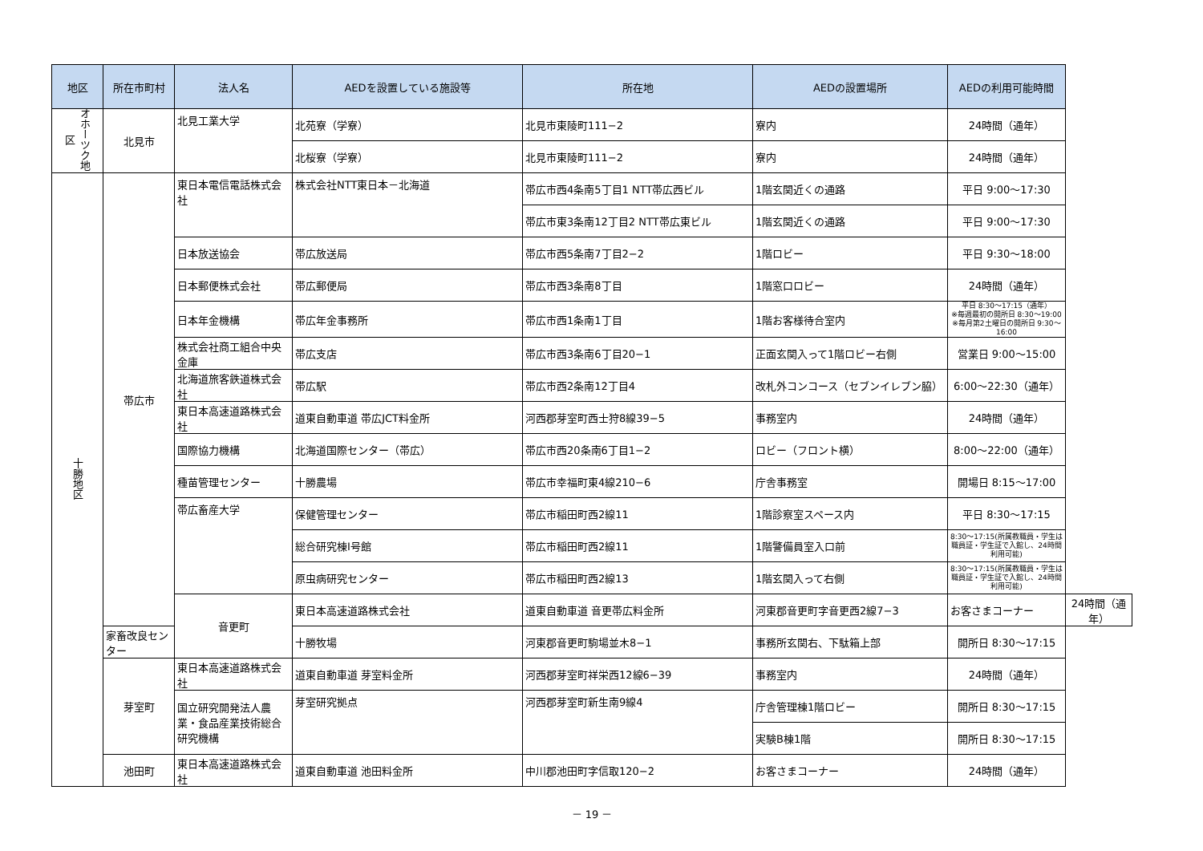| 地区 | 所在市町村 | 法人名 | AEDを設置している施設等 | 所在地 | AEDの設置場所 | AEDの利用可能時間 | |
| --- | --- | --- | --- | --- | --- | --- | --- |
| オホーツク地区 | 北見市 | 北見工業大学 | 北苑寮（学寮） | 北見市東陵町111−2 | 寮内 | 24時間（通年） | |
| | | | 北桜寮（学寮） | 北見市東陵町111−2 | 寮内 | 24時間（通年） | |
| 十勝地区 | 帯広市 | 東日本電信電話株式会社 | 株式会社NTT東日本－北海道 | 帯広市西4条南5丁目1 NTT帯広西ビル | 1階玄関近くの通路 | 平日 9:00～17:30 | |
| | | | | 帯広市東3条南12丁目2 NTT帯広東ビル | 1階玄関近くの通路 | 平日 9:00～17:30 | |
| | | 日本放送協会 | 帯広放送局 | 帯広市西5条南7丁目2−2 | 1階ロビー | 平日 9:30～18:00 | |
| | | 日本郵便株式会社 | 帯広郵便局 | 帯広市西3条南8丁目 | 1階窓口ロビー | 24時間（通年） | |
| | | 日本年金機構 | 帯広年金事務所 | 帯広市西1条南1丁目 | 1階お客様待合室内 | 平日 8:30～17:15（通年） ※毎週最初の開所日 8:30～19:00 ※毎月第2土曜日の開所日 9:30～16:00 | |
| | | 株式会社商工組合中央金庫 | 帯広支店 | 帯広市西3条南6丁目20−1 | 正面玄関入って1階ロビー右側 | 営業日 9:00～15:00 | |
| | | 北海道旅客鉄道株式会社 | 帯広駅 | 帯広市西2条南12丁目4 | 改札外コンコース（セブンイレブン脇） | 6:00～22:30（通年） | |
| | | 東日本高速道路株式会社 | 道東自動車道 帯広JCT料金所 | 河西郡芽室町西士狩8線39−5 | 事務室内 | 24時間（通年） | |
| | | 国際協力機構 | 北海道国際センター（帯広） | 帯広市西20条南6丁目1−2 | ロビー（フロント横） | 8:00～22:00（通年） | |
| | | 種苗管理センター | 十勝農場 | 帯広市幸福町東4線210−6 | 庁舎事務室 | 開場日 8:15～17:00 | |
| | | 帯広畜産大学 | 保健管理センター | 帯広市稲田町西2線11 | 1階診察室スペース内 | 平日 8:30～17:15 | |
| | | | 総合研究棟Ⅰ号館 | 帯広市稲田町西2線11 | 1階警備員室入口前 | 8:30～17:15(所属教職員・学生は 職員証・学生証で入館し、24時間利用可能) | |
| | | | 原虫病研究センター | 帯広市稲田町西2線13 | 1階玄関入って右側 | 8:30～17:15(所属教職員・学生は 職員証・学生証で入館し、24時間利用可能) | |
| | | 音更町 | 東日本高速道路株式会社 | 道東自動車道 音更帯広料金所 | 河東郡音更町字音更西2線7−3 | お客さまコーナー | 24時間（通年） |
| | 家畜改良センター | | 十勝牧場 | 河東郡音更町駒場並木8−1 | 事務所玄関右、下駄箱上部 | 開所日 8:30～17:15 | |
| | 芽室町 | 東日本高速道路株式会社 | 道東自動車道 芽室料金所 | 河西郡芽室町祥栄西12線6−39 | 事務室内 | 24時間（通年） | |
| | | 国立研究開発法人農業・食品産業技術総合研究機構 | 芽室研究拠点 | 河西郡芽室町新生南9線4 | 庁舎管理棟1階ロビー | 開所日 8:30～17:15 | |
| | | | | | 実験B棟1階 | 開所日 8:30～17:15 | |
| | 池田町 | 東日本高速道路株式会社 | 道東自動車道 池田料金所 | 中川郡池田町字信取120−2 | お客さまコーナー | 24時間（通年） | |
－ 19 －